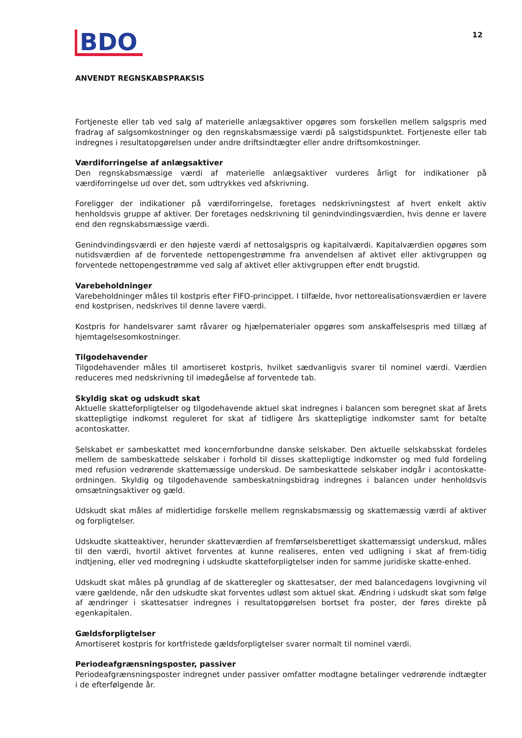BDO
12
ANVENDT REGNSKABSPRAKSIS
Fortjeneste eller tab ved salg af materielle anlægsaktiver opgøres som forskellen mellem salgspris med fradrag af salgsomkostninger og den regnskabsmæssige værdi på salgstidspunktet. Fortjeneste eller tab indregnes i resultatopgørelsen under andre driftsindtægter eller andre driftsomkostninger.
Værdiforringelse af anlægsaktiver
Den regnskabsmæssige værdi af materielle anlægsaktiver vurderes årligt for indikationer på værdiforringelse ud over det, som udtrykkes ved afskrivning.
Foreligger der indikationer på værdiforringelse, foretages nedskrivningstest af hvert enkelt aktiv henholdsvis gruppe af aktiver. Der foretages nedskrivning til genindvindingsværdien, hvis denne er lavere end den regnskabsmæssige værdi.
Genindvindingsværdi er den højeste værdi af nettosalgspris og kapitalværdi. Kapitalværdien opgøres som nutidsværdien af de forventede nettopengestrømme fra anvendelsen af aktivet eller aktivgruppen og forventede nettopengestrømme ved salg af aktivet eller aktivgruppen efter endt brugstid.
Varebeholdninger
Varebeholdninger måles til kostpris efter FIFO-princippet. I tilfælde, hvor nettorealisationsværdien er lavere end kostprisen, nedskrives til denne lavere værdi.
Kostpris for handelsvarer samt råvarer og hjælpematerialer opgøres som anskaffelsespris med tillæg af hjemtagelsesomkostninger.
Tilgodehavender
Tilgodehavender måles til amortiseret kostpris, hvilket sædvanligvis svarer til nominel værdi. Værdien reduceres med nedskrivning til imødegåelse af forventede tab.
Skyldig skat og udskudt skat
Aktuelle skatteforpligtelser og tilgodehavende aktuel skat indregnes i balancen som beregnet skat af årets skattepligtige indkomst reguleret for skat af tidligere års skattepligtige indkomster samt for betalte acontoskatter.
Selskabet er sambeskattet med koncernforbundne danske selskaber. Den aktuelle selskabsskat fordeles mellem de sambeskattede selskaber i forhold til disses skattepligtige indkomster og med fuld fordeling med refusion vedrørende skattemæssige underskud. De sambeskattede selskaber indgår i acontoskatte-ordningen. Skyldig og tilgodehavende sambeskatningsbidrag indregnes i balancen under henholdsvis omsætningsaktiver og gæld.
Udskudt skat måles af midlertidige forskelle mellem regnskabsmæssig og skattemæssig værdi af aktiver og forpligtelser.
Udskudte skatteaktiver, herunder skatteværdien af fremførselsberettiget skattemæssigt underskud, måles til den værdi, hvortil aktivet forventes at kunne realiseres, enten ved udligning i skat af frem-tidig indtjening, eller ved modregning i udskudte skatteforpligtelser inden for samme juridiske skatte-enhed.
Udskudt skat måles på grundlag af de skatteregler og skattesatser, der med balancedagens lovgivning vil være gældende, når den udskudte skat forventes udløst som aktuel skat. Ændring i udskudt skat som følge af ændringer i skattesatser indregnes i resultatopgørelsen bortset fra poster, der føres direkte på egenkapitalen.
Gældsforpligtelser
Amortiseret kostpris for kortfristede gældsforpligtelser svarer normalt til nominel værdi.
Periodeafgrænsningsposter, passiver
Periodeafgrænsningsposter indregnet under passiver omfatter modtagne betalinger vedrørende indtægter i de efterfølgende år.